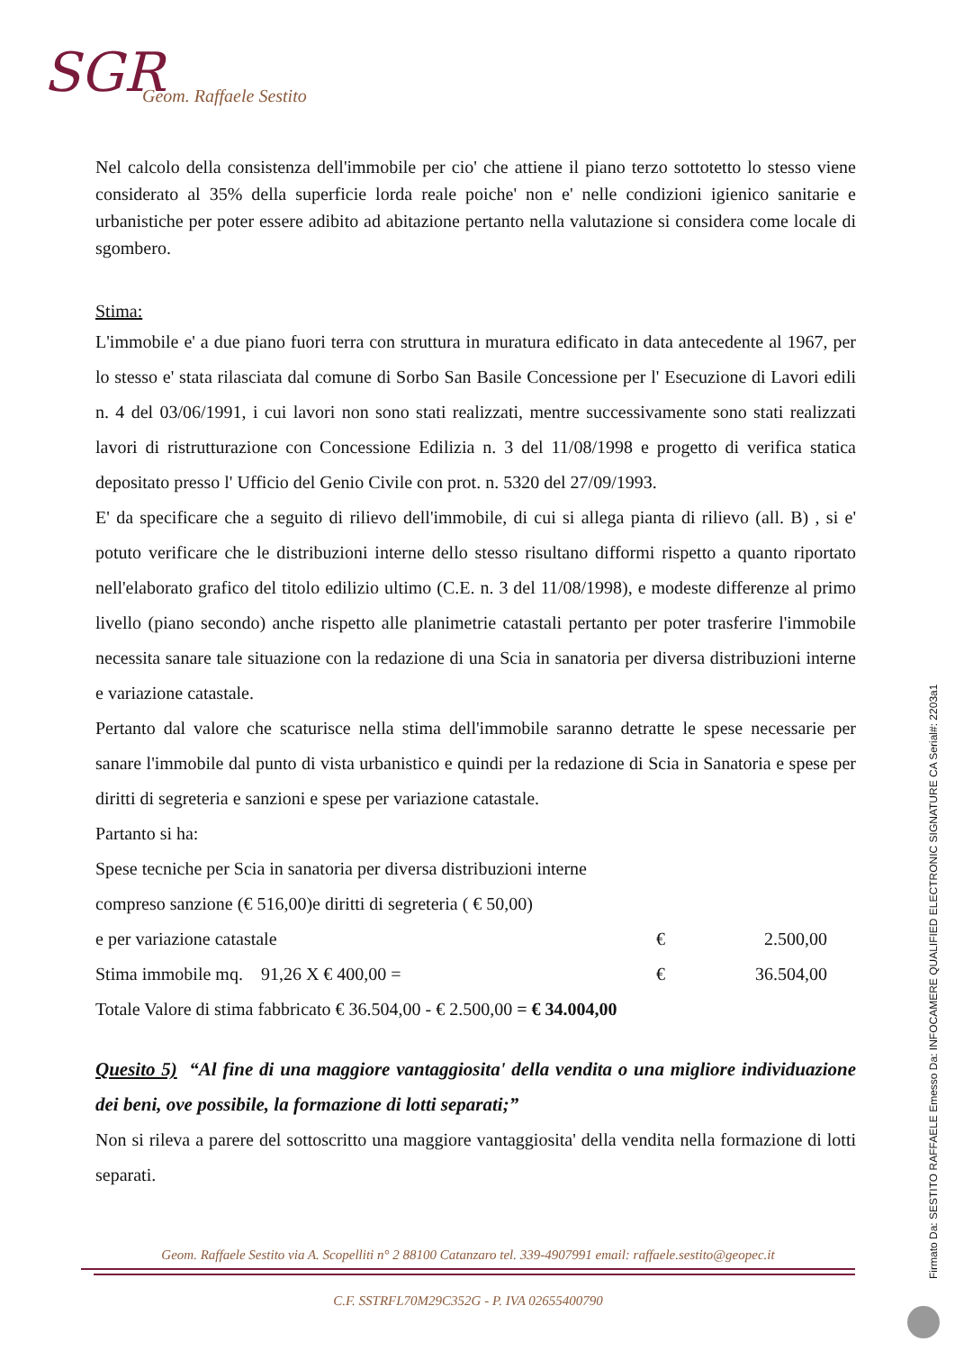SGR
Geom. Raffaele Sestito
Nel calcolo della consistenza dell'immobile per cio' che attiene il piano terzo sottotetto lo stesso viene considerato al 35% della superficie lorda reale poiche' non e' nelle condizioni igienico sanitarie e urbanistiche per poter essere adibito ad abitazione pertanto nella valutazione si considera come locale di sgombero.
Stima:
L'immobile e' a due piano fuori terra con struttura in muratura edificato in data antecedente al 1967, per lo stesso e' stata rilasciata dal comune di Sorbo San Basile Concessione per l' Esecuzione di Lavori edili n. 4 del 03/06/1991, i cui lavori non sono stati realizzati, mentre successivamente sono stati realizzati lavori di ristrutturazione con Concessione Edilizia n. 3 del 11/08/1998 e progetto di verifica statica depositato presso l' Ufficio del Genio Civile con prot. n. 5320 del 27/09/1993.
E' da specificare che a seguito di rilievo dell'immobile, di cui si allega pianta di rilievo (all. B) , si e' potuto verificare che le distribuzioni interne dello stesso risultano difformi rispetto a quanto riportato nell'elaborato grafico del titolo edilizio ultimo (C.E. n. 3 del 11/08/1998), e modeste differenze al primo livello (piano secondo) anche rispetto alle planimetrie catastali pertanto per poter trasferire l'immobile necessita sanare tale situazione con la redazione di una Scia in sanatoria per diversa distribuzioni interne e variazione catastale.
Pertanto dal valore che scaturisce nella stima dell'immobile saranno detratte le spese necessarie per sanare l'immobile dal punto di vista urbanistico e quindi per la redazione di Scia in Sanatoria e spese per diritti di segreteria e sanzioni e spese per variazione catastale.
Partanto si ha:
Spese tecniche per Scia in sanatoria per diversa distribuzioni interne
compreso sanzione (€ 516,00)e diritti di segreteria ( € 50,00)
e per variazione catastale € 2.500,00
Stima immobile mq. 91,26 X € 400,00 = € 36.504,00
Totale Valore di stima fabbricato € 36.504,00 - € 2.500,00 = € 34.004,00
Quesito 5) “Al fine di una maggiore vantaggiosita' della vendita o una migliore individuazione dei beni, ove possibile, la formazione di lotti separati;”
Non si rileva a parere del sottoscritto una maggiore vantaggiosita' della vendita nella formazione di lotti separati.
Geom. Raffaele Sestito via A. Scopelliti n° 2 88100 Catanzaro tel. 339-4907991 email: raffaele.sestito@geopec.it
C.F. SSTRFL70M29C352G - P. IVA 02655400790
Firmato Da: SESTITO RAFFAELE Emesso Da: INFOCAMERE QUALIFIED ELECTRONIC SIGNATURE CA Serial#: 2203a1